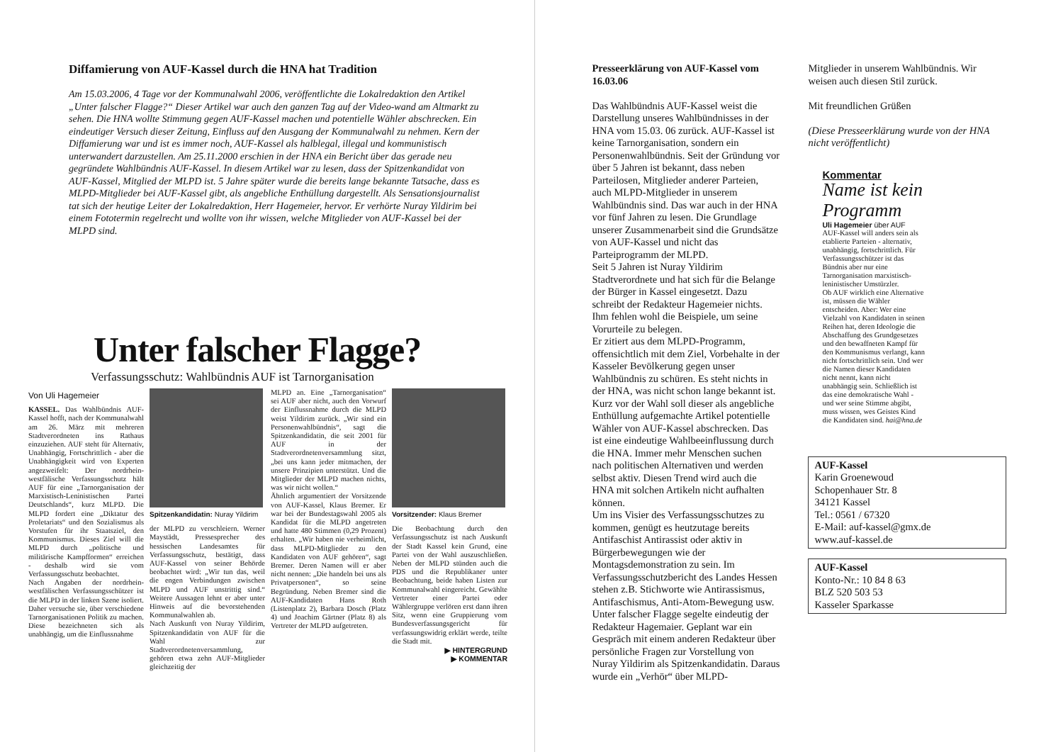Diffamierung von AUF-Kassel durch die HNA hat Tradition
Am 15.03.2006, 4 Tage vor der Kommunalwahl 2006, veröffentlichte die Lokalredaktion den Artikel „Unter falscher Flagge?“ Dieser Artikel war auch den ganzen Tag auf der Video-wand am Altmarkt zu sehen. Die HNA wollte Stimmung gegen AUF-Kassel machen und potentielle Wähler abschrecken. Ein eindeutiger Versuch dieser Zeitung, Einfluss auf den Ausgang der Kommunalwahl zu nehmen. Kern der Diffamierung war und ist es immer noch, AUF-Kassel als halblegal, illegal und kommunistisch unterwandert darzustellen. Am 25.11.2000 erschien in der HNA ein Bericht über das gerade neu gegründete Wahlbündnis AUF-Kassel. In diesem Artikel war zu lesen, dass der Spitzenkandidat von AUF-Kassel, Mitglied der MLPD ist. 5 Jahre später wurde die bereits lange bekannte Tatsache, dass es MLPD-Mitglieder bei AUF-Kassel gibt, als angebliche Enthüllung dargestellt. Als Sensationsjournalist tat sich der heutige Leiter der Lokalredaktion, Herr Hagemeier, hervor. Er verhörte Nuray Yildirim bei einem Fototermin regelrecht und wollte von ihr wissen, welche Mitglieder von AUF-Kassel bei der MLPD sind.
Unter falscher Flagge?
Verfassungsschutz: Wahlbündnis AUF ist Tarnorganisation
Von Uli Hagemeier
KASSEL. Das Wahlbündnis AUF-Kassel hofft, nach der Kommunalwahl am 26. März mit mehreren Stadtverordneten ins Rathaus einzuziehen. AUF steht für Alternativ, Unabhängig, Fortschrittlich - aber die Unabhängigkeit wird von Experten angezweifelt: Der nordrhein-westfälische Verfassungsschutz hält AUF für eine „Tarnorganisation der Marxistisch-Leninistischen Partei Deutschlands“, kurz MLPD. Die MLPD fordert eine „Diktatur des Proletariats“ und den Sozialismus als Vorstufen für ihr Staatsziel, den Kommunismus. Dieses Ziel will die MLPD durch „politische und militärische Kampfformen“ erreichen - deshalb wird sie vom Verfassungsschutz beobachtet.
Nach Angaben der nordrhein-westfälischen Verfassungsschützer ist die MLPD in der linken Szene isoliert. Daher versuche sie, über verschiedene Tarnorganisationen Politik zu machen. Diese bezeichneten sich als unabhängig, um die Einflussnahme
Spitzenkandidatin: Nuray Yildirim
der MLPD zu verschleiern. Werner Maystädt, Pressesprecher des hessischen Landesamtes für Verfassungsschutz, bestätigt, dass AUF-Kassel von seiner Behörde beobachtet wird: „Wir tun das, weil die engen Verbindungen zwischen MLPD und AUF unstrittig sind.“ Weitere Aussagen lehnt er aber unter Hinweis auf die bevorstehenden Kommunalwahlen ab.
Nach Auskunft von Nuray Yildirim, Spitzenkandidatin von AUF für die Wahl zur Stadtverordnetenversammlung, gehören etwa zehn AUF-Mitglieder gleichzeitig der
MLPD an. Eine „Tarnorganisation“ sei AUF aber nicht, auch den Vorwurf der Einflussnahme durch die MLPD weist Yildirim zurück. „Wir sind ein Personenwahlbündnis“, sagt die Spitzenkandidatin, die seit 2001 für AUF in der Stadtverordnetenversammlung sitzt, „bei uns kann jeder mitmachen, der unsere Prinzipien unterstützt. Und die Mitglieder der MLPD machen nichts, was wir nicht wollen.“
Ähnlich argumentiert der Vorsitzende von AUF-Kassel, Klaus Bremer. Er war bei der Bundestagswahl 2005 als Kandidat für die MLPD angetreten und hatte 480 Stimmen (0,29 Prozent) erhalten. „Wir haben nie verheimlicht, dass MLPD-Mitglieder zu den Kandidaten von AUF gehören“, sagt Bremer. Deren Namen will er aber nicht nennen: „Die handeln bei uns als Privatpersonen“, so seine Begründung. Neben Bremer sind die AUF-Kandidaten Hans Roth (Listenplatz 2), Barbara Dosch (Platz 4) und Joachim Gärtner (Platz 8) als Vertreter der MLPD aufgetreten.
Vorsitzender: Klaus Bremer
Die Beobachtung durch den Verfassungsschutz ist nach Auskunft der Stadt Kassel kein Grund, eine Partei von der Wahl auszuschließen. Neben der MLPD stünden auch die PDS und die Republikaner unter Beobachtung, beide haben Listen zur Kommunalwahl eingereicht. Gewählte Vertreter einer Partei oder Wählergruppe verlören erst dann ihren Sitz, wenn eine Gruppierung vom Bundesverfassungsgericht für verfassungswidrig erklärt werde, teilte die Stadt mit.
▶ HINTERGRUND
▶ KOMMENTAR
Presseerklärung von AUF-Kassel vom 16.03.06
Das Wahlbündnis AUF-Kassel weist die Darstellung unseres Wahlbündnisses in der HNA vom 15.03. 06 zurück. AUF-Kassel ist keine Tarnorganisation, sondern ein Personenwahlbündnis. Seit der Gründung vor über 5 Jahren ist bekannt, dass neben Parteilosen, Mitglieder anderer Parteien, auch MLPD-Mitglieder in unserem Wahlbündnis sind. Das war auch in der HNA vor fünf Jahren zu lesen. Die Grundlage unserer Zusammenarbeit sind die Grundsätze von AUF-Kassel und nicht das Parteiprogramm der MLPD.
Seit 5 Jahren ist Nuray Yildirim Stadtverordnete und hat sich für die Belange der Bürger in Kassel eingesetzt. Dazu schreibt der Redakteur Hagemeier nichts. Ihm fehlen wohl die Beispiele, um seine Vorurteile zu belegen.
Er zitiert aus dem MLPD-Programm, offensichtlich mit dem Ziel, Vorbehalte in der Kasseler Bevölkerung gegen unser Wahlbündnis zu schüren. Es steht nichts in der HNA, was nicht schon lange bekannt ist. Kurz vor der Wahl soll dieser als angebliche Enthüllung aufgemachte Artikel potentielle Wähler von AUF-Kassel abschrecken. Das ist eine eindeutige Wahlbeeinflussung durch die HNA. Immer mehr Menschen suchen nach politischen Alternativen und werden selbst aktiv. Diesen Trend wird auch die HNA mit solchen Artikeln nicht aufhalten können.
Um ins Visier des Verfassungsschutzes zu kommen, genügt es heutzutage bereits Antifaschist Antirassist oder aktiv in Bürgerbewegungen wie der Montagsdemonstration zu sein. Im Verfassungsschutzbericht des Landes Hessen stehen z.B. Stichworte wie Antirassismus, Antifaschismus, Anti-Atom-Bewegung usw.
Unter falscher Flagge segelte eindeutig der Redakteur Hagemaier. Geplant war ein Gespräch mit einem anderen Redakteur über persönliche Fragen zur Vorstellung von Nuray Yildirim als Spitzenkandidatin. Daraus wurde ein „Verhör“ über MLPD-
Mitglieder in unserem Wahlbündnis. Wir weisen auch diesen Stil zurück.
Mit freundlichen Grüßen
(Diese Presseerklärung wurde von der HNA nicht veröffentlicht)
Kommentar
Name ist kein Programm
Uli Hagemeier über AUF
AUF-Kassel will anders sein als etablierte Parteien - alternativ, unabhängig, fortschrittlich. Für Verfassungsschützer ist das Bündnis aber nur eine Tarnorganisation marxistisch-leninistischer Umstürzler.
Ob AUF wirklich eine Alternative ist, müssen die Wähler entscheiden. Aber: Wer eine Vielzahl von Kandidaten in seinen Reihen hat, deren Ideologie die Abschaffung des Grundgesetzes und den bewaffneten Kampf für den Kommunismus verlangt, kann nicht fortschrittlich sein. Und wer die Namen dieser Kandidaten nicht nennt, kann nicht unabhängig sein. Schließlich ist das eine demokratische Wahl - und wer seine Stimme abgibt, muss wissen, wes Geistes Kind die Kandidaten sind. hai@hna.de
AUF-Kassel
Karin Groenewoud
Schopenhauer Str. 8
34121 Kassel
Tel.: 0561 / 67320
E-Mail: auf-kassel@gmx.de
www.auf-kassel.de
AUF-Kassel
Konto-Nr.: 10 84 8 63
BLZ 520 503 53
Kasseler Sparkasse